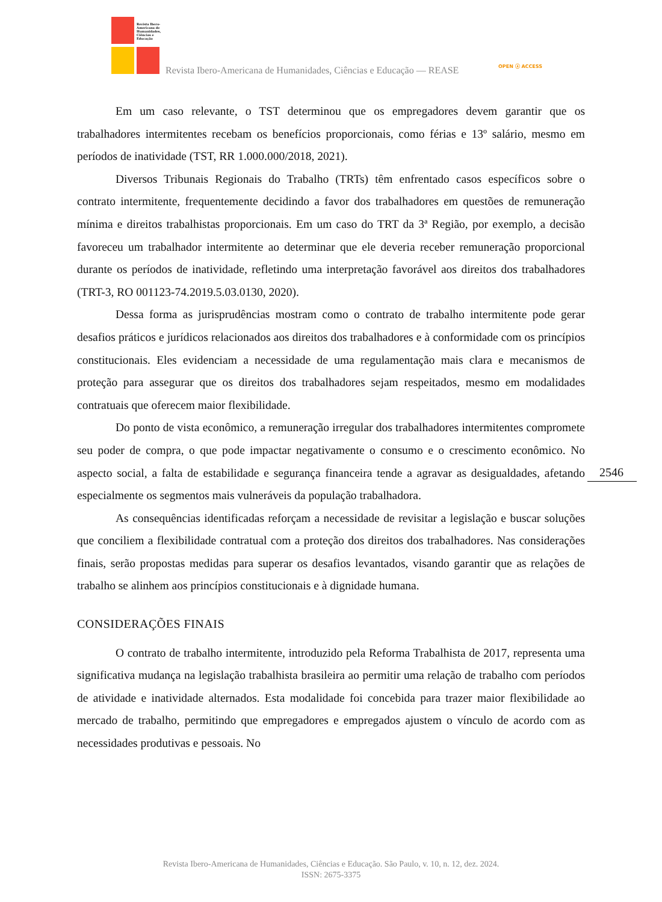Revista Ibero-
Americana de
Humanidades,
Ciências e
Educação
Revista Ibero-Americana de Humanidades, Ciências e Educação — REASE
OPEN ⓐ ACCESS
Em um caso relevante, o TST determinou que os empregadores devem garantir que os trabalhadores intermitentes recebam os benefícios proporcionais, como férias e 13º salário, mesmo em períodos de inatividade (TST, RR 1.000.000/2018, 2021).
Diversos Tribunais Regionais do Trabalho (TRTs) têm enfrentado casos específicos sobre o contrato intermitente, frequentemente decidindo a favor dos trabalhadores em questões de remuneração mínima e direitos trabalhistas proporcionais. Em um caso do TRT da 3ª Região, por exemplo, a decisão favoreceu um trabalhador intermitente ao determinar que ele deveria receber remuneração proporcional durante os períodos de inatividade, refletindo uma interpretação favorável aos direitos dos trabalhadores (TRT-3, RO 001123-74.2019.5.03.0130, 2020).
Dessa forma as jurisprudências mostram como o contrato de trabalho intermitente pode gerar desafios práticos e jurídicos relacionados aos direitos dos trabalhadores e à conformidade com os princípios constitucionais. Eles evidenciam a necessidade de uma regulamentação mais clara e mecanismos de proteção para assegurar que os direitos dos trabalhadores sejam respeitados, mesmo em modalidades contratuais que oferecem maior flexibilidade.
Do ponto de vista econômico, a remuneração irregular dos trabalhadores intermitentes compromete seu poder de compra, o que pode impactar negativamente o consumo e o crescimento econômico. No aspecto social, a falta de estabilidade e segurança financeira tende a agravar as desigualdades, afetando especialmente os segmentos mais vulneráveis da população trabalhadora.
As consequências identificadas reforçam a necessidade de revisitar a legislação e buscar soluções que conciliem a flexibilidade contratual com a proteção dos direitos dos trabalhadores. Nas considerações finais, serão propostas medidas para superar os desafios levantados, visando garantir que as relações de trabalho se alinhem aos princípios constitucionais e à dignidade humana.
CONSIDERAÇÕES FINAIS
O contrato de trabalho intermitente, introduzido pela Reforma Trabalhista de 2017, representa uma significativa mudança na legislação trabalhista brasileira ao permitir uma relação de trabalho com períodos de atividade e inatividade alternados. Esta modalidade foi concebida para trazer maior flexibilidade ao mercado de trabalho, permitindo que empregadores e empregados ajustem o vínculo de acordo com as necessidades produtivas e pessoais. No
2546
Revista Ibero-Americana de Humanidades, Ciências e Educação. São Paulo, v. 10, n. 12, dez. 2024.
ISSN: 2675-3375